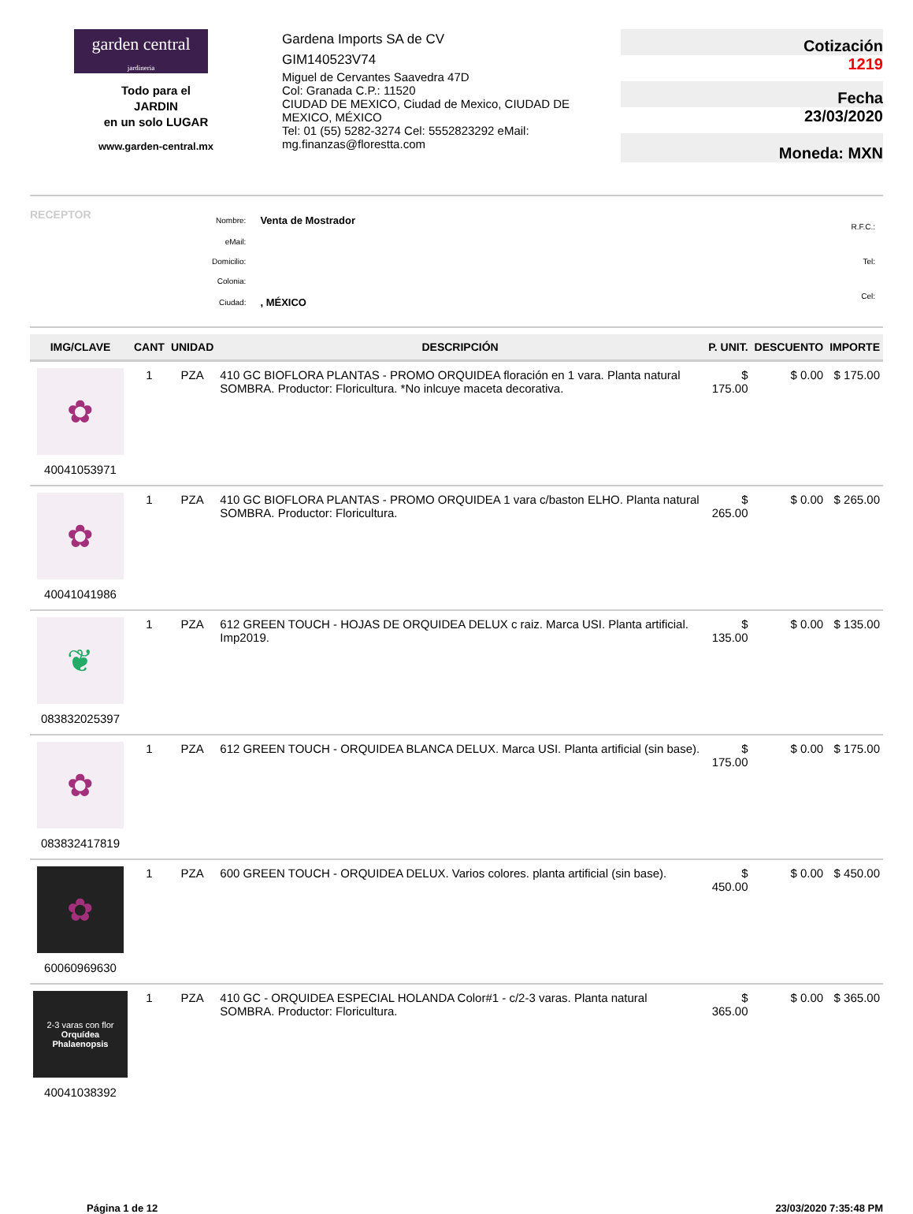garden central
jardineria
Todo para el
JARDIN
en un solo LUGAR
www.garden-central.mx
Gardena Imports SA de CV
GIM140523V74
Miguel de Cervantes Saavedra 47D
Col: Granada C.P.: 11520
CIUDAD DE MEXICO, Ciudad de Mexico, CIUDAD DE MEXICO, MÉXICO
Tel: 01 (55) 5282-3274 Cel: 5552823292 eMail: mg.finanzas@florestta.com
Cotización
1219
Fecha
23/03/2020
Moneda: MXN
RECEPTOR
| Nombre: | Venta de Mostrador |
| eMail: | |
| Domicilio: | |
| Colonia: | |
| Ciudad: | , MÉXICO |
| R.F.C.: |
| Tel: |
| Cel: |
| IMG/CLAVE | CANT | UNIDAD | DESCRIPCIÓN | P. UNIT. | DESCUENTO | IMPORTE |
| --- | --- | --- | --- | --- | --- | --- |
| ✿ 40041053971 | 1 | PZA | 410 GC BIOFLORA PLANTAS - PROMO ORQUIDEA floración en 1 vara. Planta natural SOMBRA. Productor: Floricultura. *No inlcuye maceta decorativa. | $ 175.00 | $ 0.00 | $ 175.00 |
| ✿ 40041041986 | 1 | PZA | 410 GC BIOFLORA PLANTAS - PROMO ORQUIDEA 1 vara c/baston ELHO. Planta natural SOMBRA. Productor: Floricultura. | $ 265.00 | $ 0.00 | $ 265.00 |
| ❦ 083832025397 | 1 | PZA | 612 GREEN TOUCH - HOJAS DE ORQUIDEA DELUX c raiz. Marca USI. Planta artificial. Imp2019. | $ 135.00 | $ 0.00 | $ 135.00 |
| ✿ 083832417819 | 1 | PZA | 612 GREEN TOUCH - ORQUIDEA BLANCA DELUX. Marca USI. Planta artificial (sin base). | $ 175.00 | $ 0.00 | $ 175.00 |
| ✿ 60060969630 | 1 | PZA | 600 GREEN TOUCH - ORQUIDEA DELUX. Varios colores. planta artificial (sin base). | $ 450.00 | $ 0.00 | $ 450.00 |
| 2-3 varas con flor Orquídea Phalaenopsis 40041038392 | 1 | PZA | 410 GC - ORQUIDEA ESPECIAL HOLANDA Color#1 - c/2-3 varas. Planta natural SOMBRA. Productor: Floricultura. | $ 365.00 | $ 0.00 | $ 365.00 |
Página 1 de 12 23/03/2020 7:35:48 PM